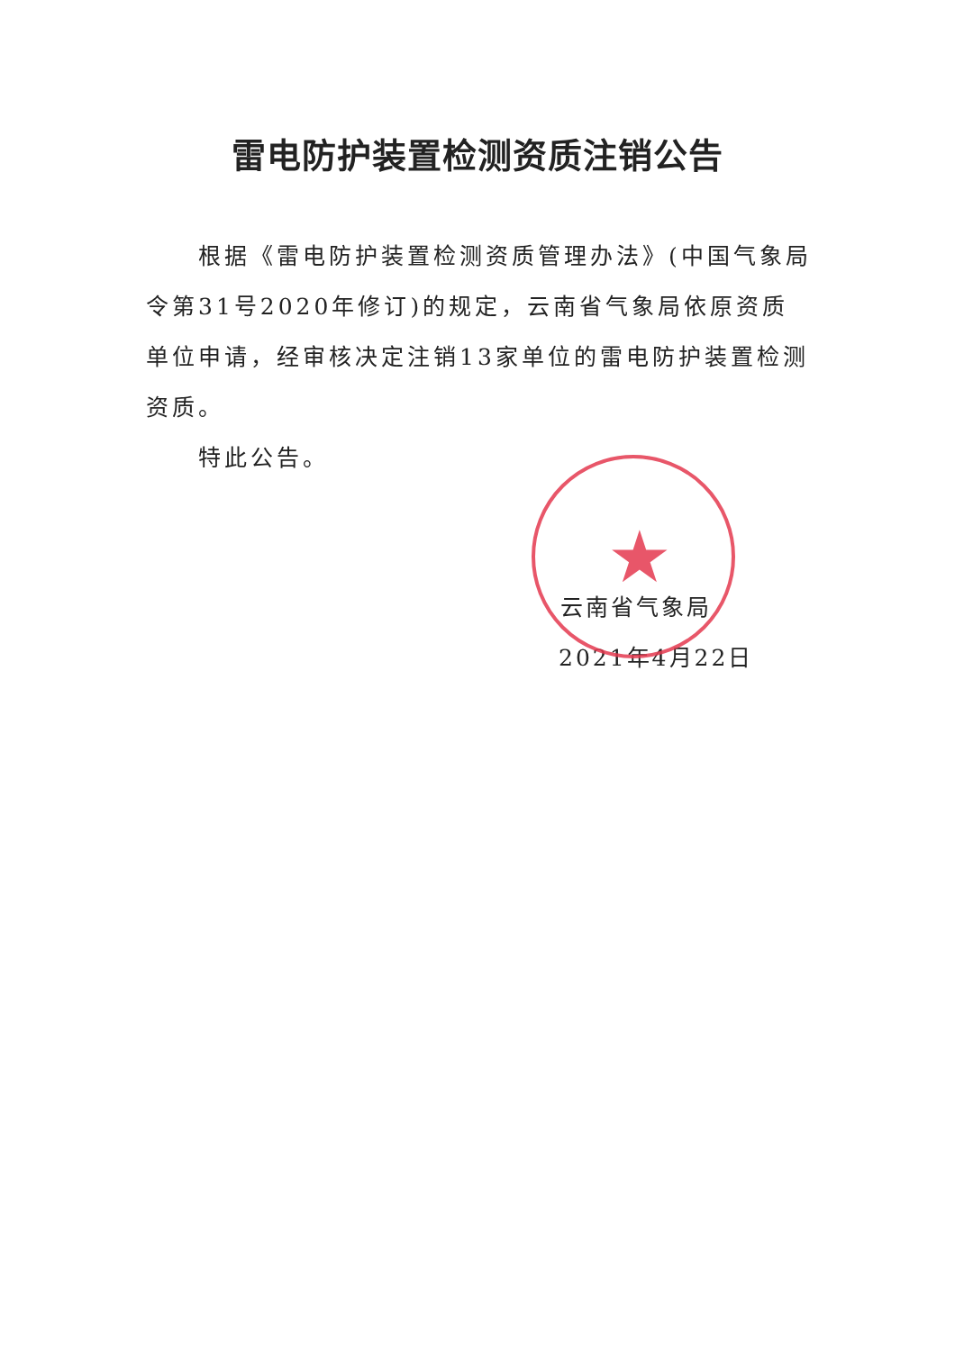雷电防护装置检测资质注销公告
根据《雷电防护装置检测资质管理办法》(中国气象局令第31号2020年修订)的规定，云南省气象局依原资质单位申请，经审核决定注销13家单位的雷电防护装置检测资质。
特此公告。
★
云南省气象局
2021年4月22日